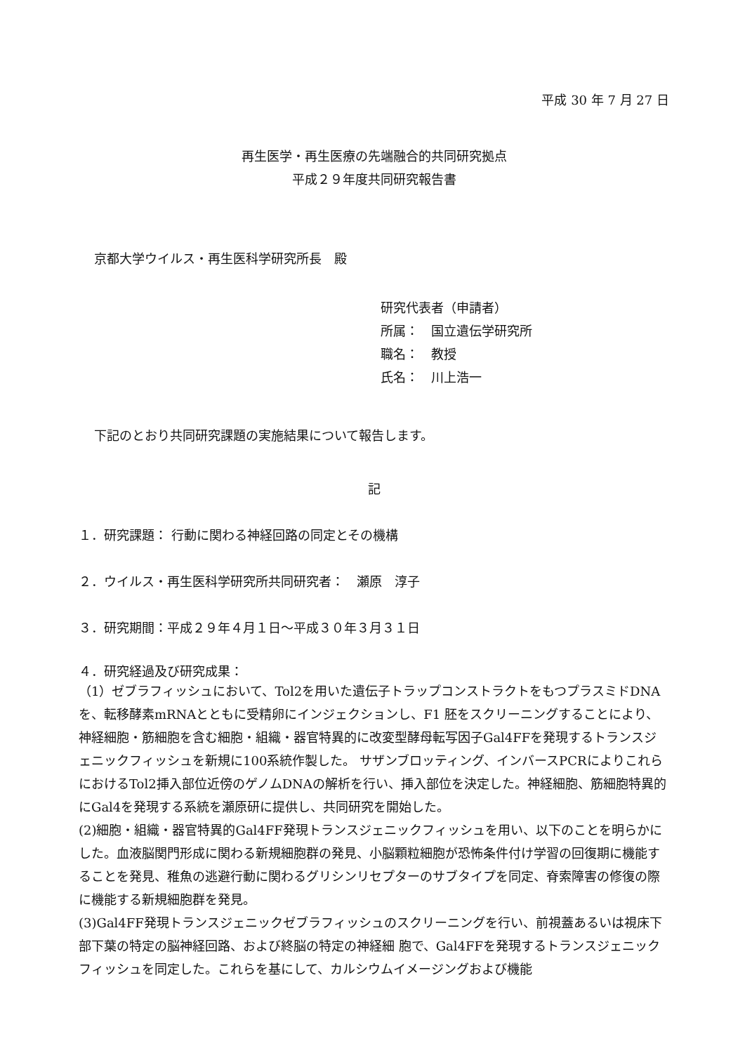平成 30 年 7 月 27 日
再生医学・再生医療の先端融合的共同研究拠点
平成２９年度共同研究報告書
京都大学ウイルス・再生医科学研究所長　殿
研究代表者（申請者）
所属：　国立遺伝学研究所
職名：　教授
氏名：　川上浩一
下記のとおり共同研究課題の実施結果について報告します。
記
１．研究課題： 行動に関わる神経回路の同定とその機構
２．ウイルス・再生医科学研究所共同研究者：　瀬原　淳子
３．研究期間：平成２９年４月１日～平成３０年３月３１日
４．研究経過及び研究成果：
（1）ゼブラフィッシュにおいて、Tol2を用いた遺伝子トラップコンストラクトをもつプラスミドDNAを、転移酵素mRNAとともに受精卵にインジェクションし、F1 胚をスクリーニングすることにより、神経細胞・筋細胞を含む細胞・組織・器官特異的に改変型酵母転写因子Gal4FFを発現するトランスジェニックフィッシュを新規に100系統作製した。 サザンブロッティング、インバースPCRによりこれらにおけるTol2挿入部位近傍のゲノムDNAの解析を行い、挿入部位を決定した。神経細胞、筋細胞特異的にGal4を発現する系統を瀬原研に提供し、共同研究を開始した。
(2)細胞・組織・器官特異的Gal4FF発現トランスジェニックフィッシュを用い、以下のことを明らかにした。血液脳関門形成に関わる新規細胞群の発見、小脳顆粒細胞が恐怖条件付け学習の回復期に機能することを発見、稚魚の逃避行動に関わるグリシンリセプターのサブタイプを同定、脊索障害の修復の際に機能する新規細胞群を発見。
(3)Gal4FF発現トランスジェニックゼブラフィッシュのスクリーニングを行い、前視蓋あるいは視床下部下葉の特定の脳神経回路、および終脳の特定の神経細 胞で、Gal4FFを発現するトランスジェニックフィッシュを同定した。これらを基にして、カルシウムイメージングおよび機能